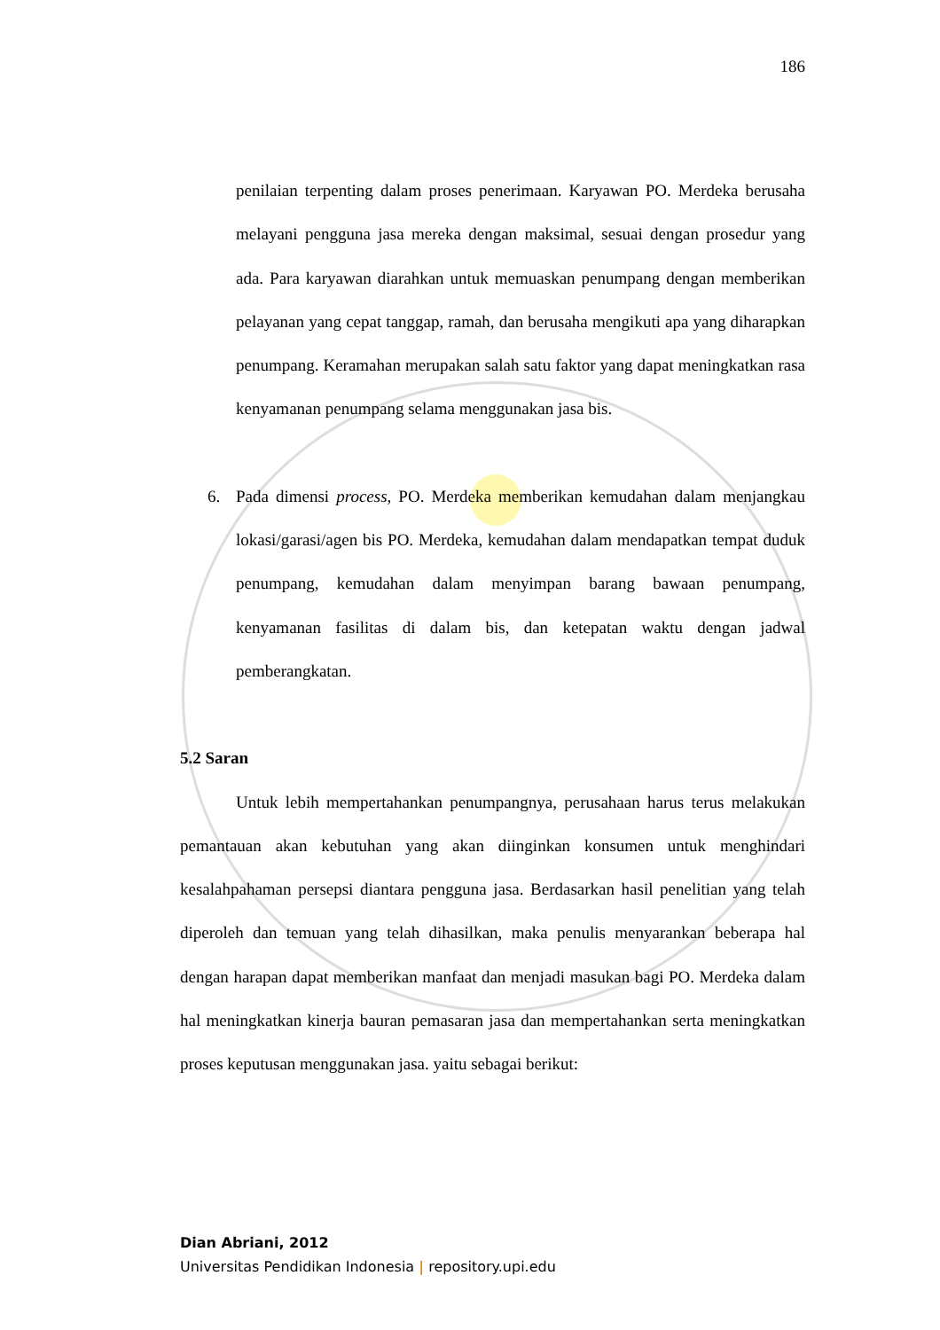186
penilaian terpenting dalam proses penerimaan. Karyawan PO. Merdeka berusaha melayani pengguna jasa mereka dengan maksimal, sesuai dengan prosedur yang ada. Para karyawan diarahkan untuk memuaskan penumpang dengan memberikan pelayanan yang cepat tanggap, ramah, dan berusaha mengikuti apa yang diharapkan penumpang. Keramahan merupakan salah satu faktor yang dapat meningkatkan rasa kenyamanan penumpang selama menggunakan jasa bis.
6. Pada dimensi process, PO. Merdeka memberikan kemudahan dalam menjangkau lokasi/garasi/agen bis PO. Merdeka, kemudahan dalam mendapatkan tempat duduk penumpang, kemudahan dalam menyimpan barang bawaan penumpang, kenyamanan fasilitas di dalam bis, dan ketepatan waktu dengan jadwal pemberangkatan.
5.2 Saran
Untuk lebih mempertahankan penumpangnya, perusahaan harus terus melakukan pemantauan akan kebutuhan yang akan diinginkan konsumen untuk menghindari kesalahpahaman persepsi diantara pengguna jasa. Berdasarkan hasil penelitian yang telah diperoleh dan temuan yang telah dihasilkan, maka penulis menyarankan beberapa hal dengan harapan dapat memberikan manfaat dan menjadi masukan bagi PO. Merdeka dalam hal meningkatkan kinerja bauran pemasaran jasa dan mempertahankan serta meningkatkan proses keputusan menggunakan jasa. yaitu sebagai berikut:
Dian Abriani, 2012
Universitas Pendidikan Indonesia | repository.upi.edu